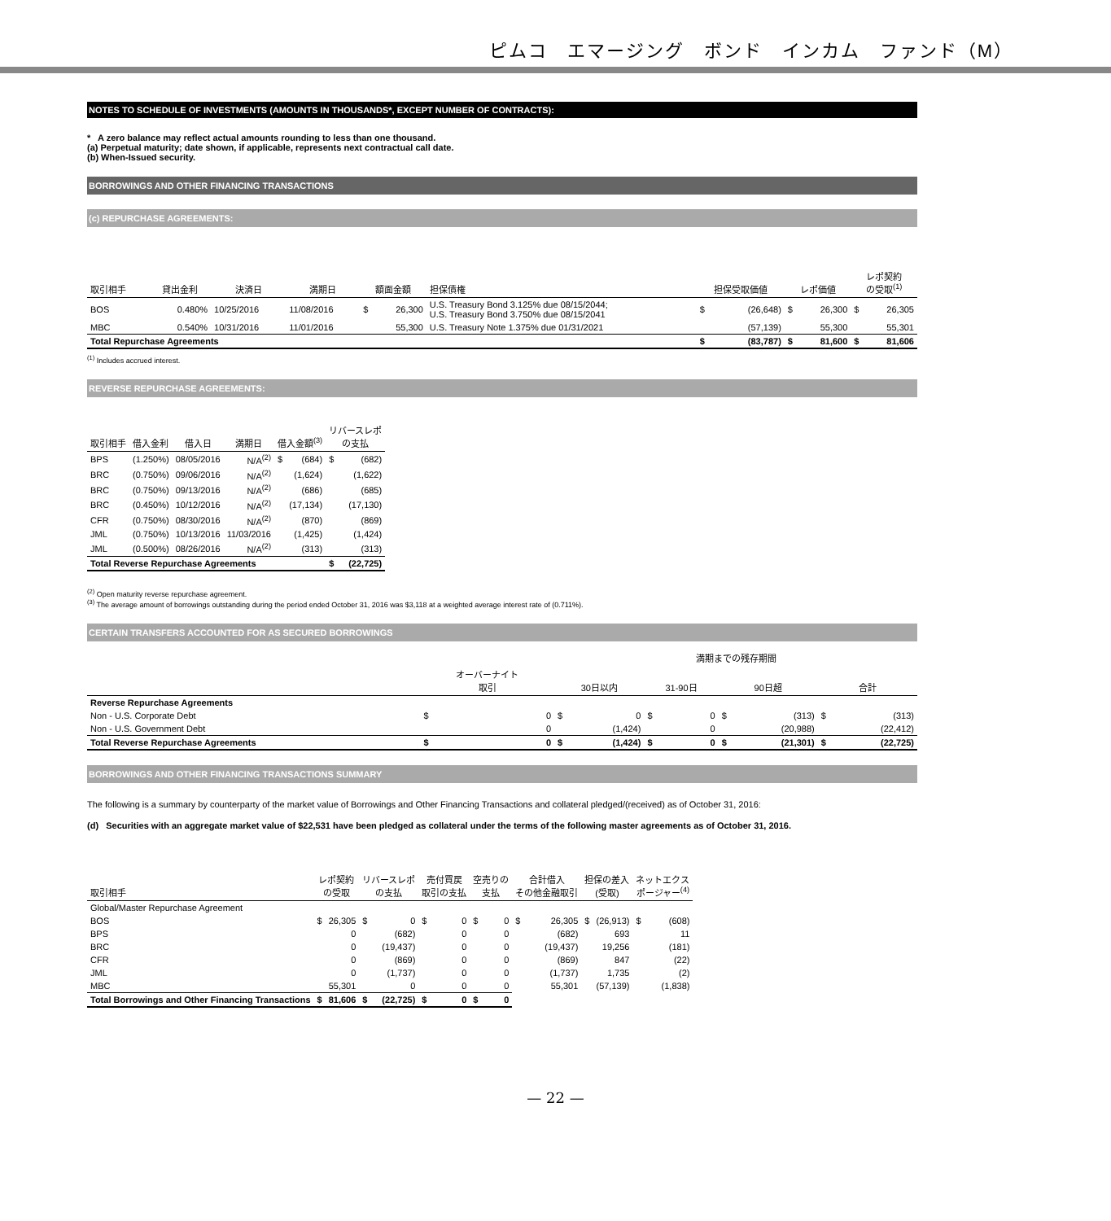ピムコ　エマージング　ボンド　インカム　ファンド（M）
NOTES TO SCHEDULE OF INVESTMENTS (AMOUNTS IN THOUSANDS*, EXCEPT NUMBER OF CONTRACTS):
* A zero balance may reflect actual amounts rounding to less than one thousand.
(a) Perpetual maturity; date shown, if applicable, represents next contractual call date.
(b) When-Issued security.
BORROWINGS AND OTHER FINANCING TRANSACTIONS
(c) REPURCHASE AGREEMENTS:
| 取引相手 | 貸出金利 | 決済日 | 満期日 | 額面金額 | | 担保債権 | 担保受取価値 | | レポ価値 | | レポ契約 の受取<sup>(1)</sup> | |
| --- | --- | --- | --- | --- | --- | --- | --- | --- | --- | --- | --- | --- |
| BOS | 0.480% | 10/25/2016 | 11/08/2016 | $ | 26,300 | U.S. Treasury Bond 3.125% due 08/15/2044; U.S. Treasury Bond 3.750% due 08/15/2041 | $ | (26,648) | $ | 26,300 | $ | 26,305 |
| MBC | 0.540% | 10/31/2016 | 11/01/2016 | | 55,300 | U.S. Treasury Note 1.375% due 01/31/2021 | | (57,139) | | 55,300 | | 55,301 |
| Total Repurchase Agreements | | | | | | | $ | (83,787) | $ | 81,600 | $ | 81,606 |
<sup>(1)</sup> Includes accrued interest.
REVERSE REPURCHASE AGREEMENTS:
| 取引相手 | 借入金利 | 借入日 | 満期日 | 借入金額<sup>(3)</sup> | | リバースレポ の支払 | |
| --- | --- | --- | --- | --- | --- | --- | --- |
| BPS | (1.250%) | 08/05/2016 | N/A<sup>(2)</sup> | $ | (684) | $ | (682) |
| BRC | (0.750%) | 09/06/2016 | N/A<sup>(2)</sup> | | (1,624) | | (1,622) |
| BRC | (0.750%) | 09/13/2016 | N/A<sup>(2)</sup> | | (686) | | (685) |
| BRC | (0.450%) | 10/12/2016 | N/A<sup>(2)</sup> | | (17,134) | | (17,130) |
| CFR | (0.750%) | 08/30/2016 | N/A<sup>(2)</sup> | | (870) | | (869) |
| JML | (0.750%) | 10/13/2016 | 11/03/2016 | | (1,425) | | (1,424) |
| JML | (0.500%) | 08/26/2016 | N/A<sup>(2)</sup> | | (313) | | (313) |
| Total Reverse Repurchase Agreements | | | | | | $ | (22,725) |
<sup>(2)</sup> Open maturity reverse repurchase agreement.
<sup>(3)</sup> The average amount of borrowings outstanding during the period ended October 31, 2016 was $3,118 at a weighted average interest rate of (0.711%).
CERTAIN TRANSFERS ACCOUNTED FOR AS SECURED BORROWINGS
| | | | 満期までの残存期間 | | | | | | | |
| | オーバーナイト 取引 | | 30日以内 | | 31-90日 | | 90日超 | | 合計 | |
| Reverse Repurchase Agreements | | | | | | | | | | |
| Non - U.S. Corporate Debt | $ | 0 | $ | 0 | $ | 0 | $ | (313) | $ | (313) |
| Non - U.S. Government Debt | | 0 | | (1,424) | | 0 | | (20,988) | | (22,412) |
| Total Reverse Repurchase Agreements | $ | 0 | $ | (1,424) | $ | 0 | $ | (21,301) | $ | (22,725) |
BORROWINGS AND OTHER FINANCING TRANSACTIONS SUMMARY
The following is a summary by counterparty of the market value of Borrowings and Other Financing Transactions and collateral pledged/(received) as of October 31, 2016:
(d) Securities with an aggregate market value of $22,531 have been pledged as collateral under the terms of the following master agreements as of October 31, 2016.
| 取引相手 | レポ契約 の受取 | | リバースレポ の支払 | | 売付買戻 取引の支払 | | 空売りの 支払 | | 合計借入 その他金融取引 | | 担保の差入 (受取) | | ネットエクス ポージャー<sup>(4)</sup> | |
| --- | --- | --- | --- | --- | --- | --- | --- | --- | --- | --- | --- | --- | --- | --- |
| Global/Master Repurchase Agreement | | | | | | | | | | | | | | |
| BOS | $ | 26,305 | $ | 0 | $ | 0 | $ | 0 | $ | 26,305 | $ | (26,913) | $ | (608) |
| BPS | | 0 | | (682) | | 0 | | 0 | | (682) | | 693 | | 11 |
| BRC | | 0 | | (19,437) | | 0 | | 0 | | (19,437) | | 19,256 | | (181) |
| CFR | | 0 | | (869) | | 0 | | 0 | | (869) | | 847 | | (22) |
| JML | | 0 | | (1,737) | | 0 | | 0 | | (1,737) | | 1,735 | | (2) |
| MBC | | 55,301 | | 0 | | 0 | | 0 | | 55,301 | | (57,139) | | (1,838) |
| Total Borrowings and Other Financing Transactions | $ | 81,606 | $ | (22,725) | $ | 0 | $ | 0 | | | | | | |
— 22 —